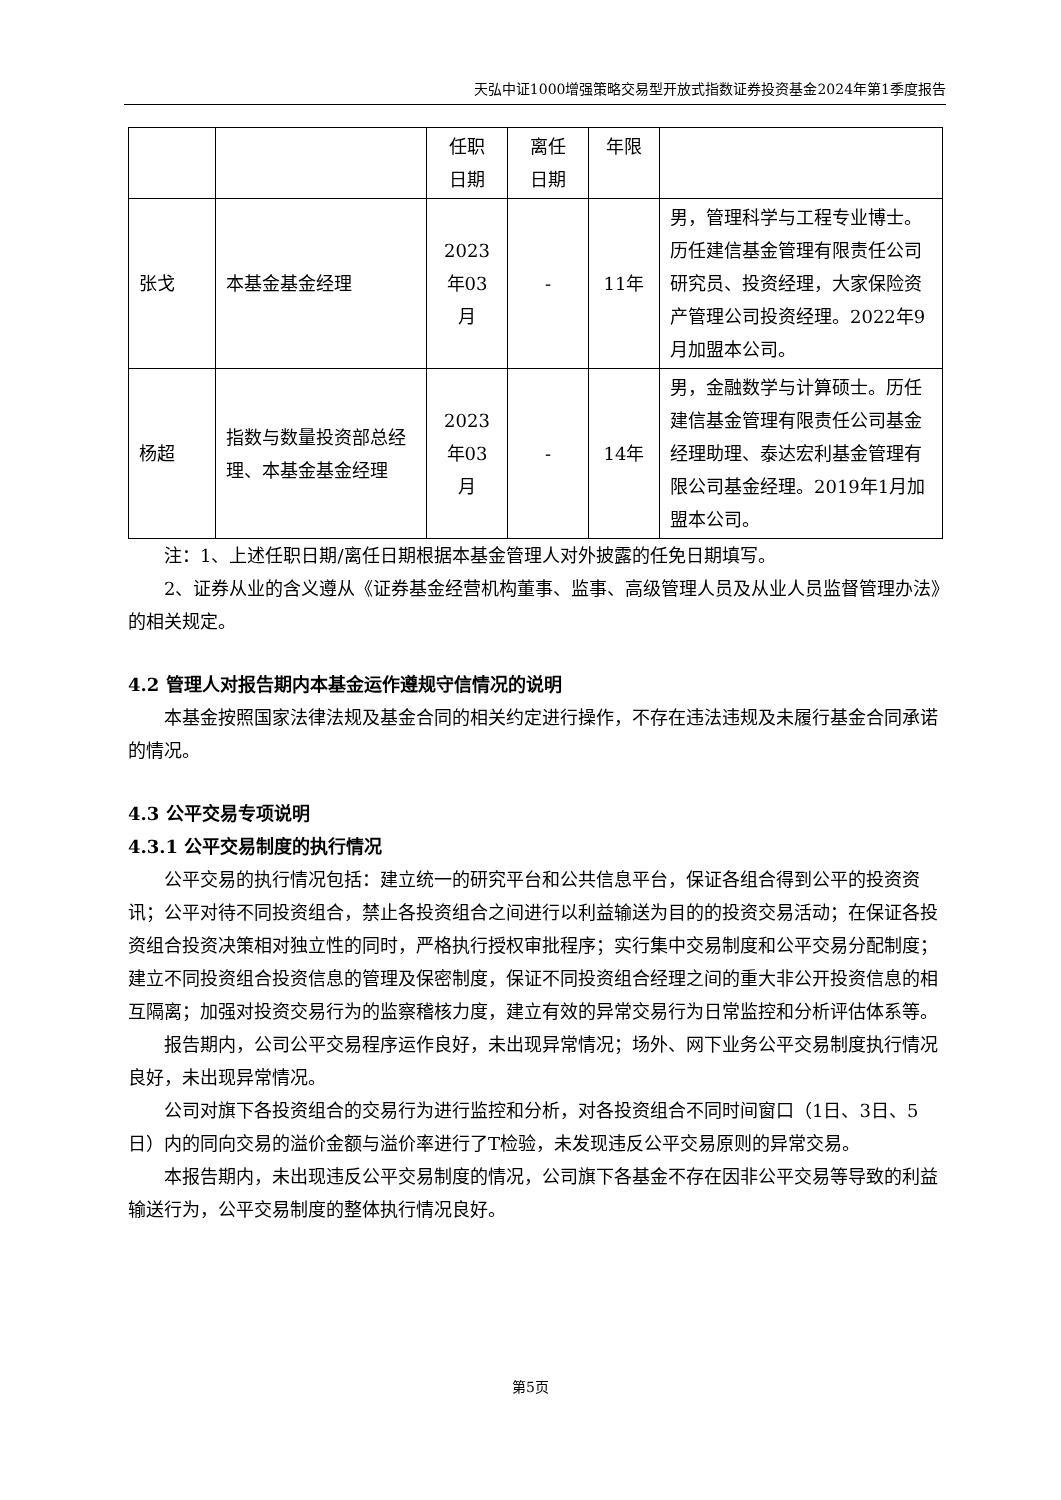天弘中证1000增强策略交易型开放式指数证券投资基金2024年第1季度报告
| | | 任职 日期 | 离任 日期 | 年限 | |
| 张戈 | 本基金基金经理 | 2023 年03 月 | - | 11年 | 男，管理科学与工程专业博士。历任建信基金管理有限责任公司研究员、投资经理，大家保险资产管理公司投资经理。2022年9月加盟本公司。 |
| 杨超 | 指数与数量投资部总经理、本基金基金经理 | 2023 年03 月 | - | 14年 | 男，金融数学与计算硕士。历任建信基金管理有限责任公司基金经理助理、泰达宏利基金管理有限公司基金经理。2019年1月加盟本公司。 |
注：1、上述任职日期/离任日期根据本基金管理人对外披露的任免日期填写。
2、证券从业的含义遵从《证券基金经营机构董事、监事、高级管理人员及从业人员监督管理办法》的相关规定。
4.2 管理人对报告期内本基金运作遵规守信情况的说明
本基金按照国家法律法规及基金合同的相关约定进行操作，不存在违法违规及未履行基金合同承诺的情况。
4.3 公平交易专项说明
4.3.1 公平交易制度的执行情况
公平交易的执行情况包括：建立统一的研究平台和公共信息平台，保证各组合得到公平的投资资讯；公平对待不同投资组合，禁止各投资组合之间进行以利益输送为目的的投资交易活动；在保证各投资组合投资决策相对独立性的同时，严格执行授权审批程序；实行集中交易制度和公平交易分配制度；建立不同投资组合投资信息的管理及保密制度，保证不同投资组合经理之间的重大非公开投资信息的相互隔离；加强对投资交易行为的监察稽核力度，建立有效的异常交易行为日常监控和分析评估体系等。
报告期内，公司公平交易程序运作良好，未出现异常情况；场外、网下业务公平交易制度执行情况良好，未出现异常情况。
公司对旗下各投资组合的交易行为进行监控和分析，对各投资组合不同时间窗口（1日、3日、5日）内的同向交易的溢价金额与溢价率进行了T检验，未发现违反公平交易原则的异常交易。
本报告期内，未出现违反公平交易制度的情况，公司旗下各基金不存在因非公平交易等导致的利益输送行为，公平交易制度的整体执行情况良好。
第5页